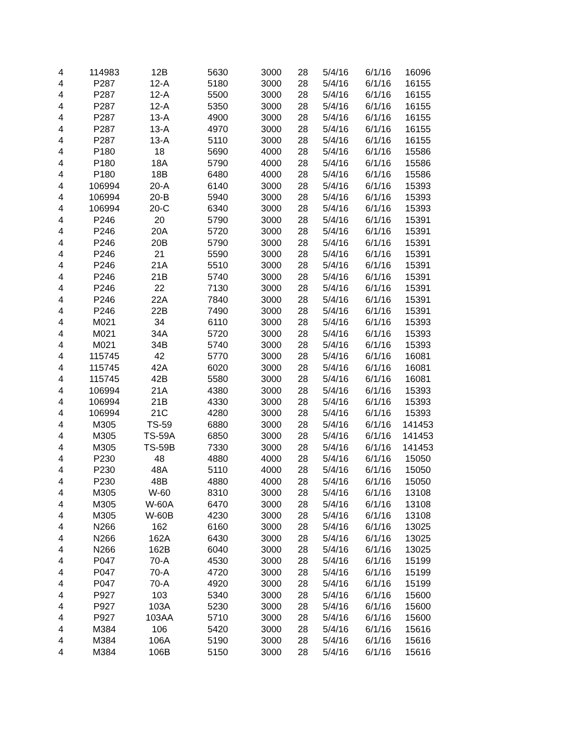| 4 | 114983 | 12B | 5630 | 3000 | 28 | 5/4/16 | 6/1/16 | 16096 |
| 4 | P287 | 12-A | 5180 | 3000 | 28 | 5/4/16 | 6/1/16 | 16155 |
| 4 | P287 | 12-A | 5500 | 3000 | 28 | 5/4/16 | 6/1/16 | 16155 |
| 4 | P287 | 12-A | 5350 | 3000 | 28 | 5/4/16 | 6/1/16 | 16155 |
| 4 | P287 | 13-A | 4900 | 3000 | 28 | 5/4/16 | 6/1/16 | 16155 |
| 4 | P287 | 13-A | 4970 | 3000 | 28 | 5/4/16 | 6/1/16 | 16155 |
| 4 | P287 | 13-A | 5110 | 3000 | 28 | 5/4/16 | 6/1/16 | 16155 |
| 4 | P180 | 18 | 5690 | 4000 | 28 | 5/4/16 | 6/1/16 | 15586 |
| 4 | P180 | 18A | 5790 | 4000 | 28 | 5/4/16 | 6/1/16 | 15586 |
| 4 | P180 | 18B | 6480 | 4000 | 28 | 5/4/16 | 6/1/16 | 15586 |
| 4 | 106994 | 20-A | 6140 | 3000 | 28 | 5/4/16 | 6/1/16 | 15393 |
| 4 | 106994 | 20-B | 5940 | 3000 | 28 | 5/4/16 | 6/1/16 | 15393 |
| 4 | 106994 | 20-C | 6340 | 3000 | 28 | 5/4/16 | 6/1/16 | 15393 |
| 4 | P246 | 20 | 5790 | 3000 | 28 | 5/4/16 | 6/1/16 | 15391 |
| 4 | P246 | 20A | 5720 | 3000 | 28 | 5/4/16 | 6/1/16 | 15391 |
| 4 | P246 | 20B | 5790 | 3000 | 28 | 5/4/16 | 6/1/16 | 15391 |
| 4 | P246 | 21 | 5590 | 3000 | 28 | 5/4/16 | 6/1/16 | 15391 |
| 4 | P246 | 21A | 5510 | 3000 | 28 | 5/4/16 | 6/1/16 | 15391 |
| 4 | P246 | 21B | 5740 | 3000 | 28 | 5/4/16 | 6/1/16 | 15391 |
| 4 | P246 | 22 | 7130 | 3000 | 28 | 5/4/16 | 6/1/16 | 15391 |
| 4 | P246 | 22A | 7840 | 3000 | 28 | 5/4/16 | 6/1/16 | 15391 |
| 4 | P246 | 22B | 7490 | 3000 | 28 | 5/4/16 | 6/1/16 | 15391 |
| 4 | M021 | 34 | 6110 | 3000 | 28 | 5/4/16 | 6/1/16 | 15393 |
| 4 | M021 | 34A | 5720 | 3000 | 28 | 5/4/16 | 6/1/16 | 15393 |
| 4 | M021 | 34B | 5740 | 3000 | 28 | 5/4/16 | 6/1/16 | 15393 |
| 4 | 115745 | 42 | 5770 | 3000 | 28 | 5/4/16 | 6/1/16 | 16081 |
| 4 | 115745 | 42A | 6020 | 3000 | 28 | 5/4/16 | 6/1/16 | 16081 |
| 4 | 115745 | 42B | 5580 | 3000 | 28 | 5/4/16 | 6/1/16 | 16081 |
| 4 | 106994 | 21A | 4380 | 3000 | 28 | 5/4/16 | 6/1/16 | 15393 |
| 4 | 106994 | 21B | 4330 | 3000 | 28 | 5/4/16 | 6/1/16 | 15393 |
| 4 | 106994 | 21C | 4280 | 3000 | 28 | 5/4/16 | 6/1/16 | 15393 |
| 4 | M305 | TS-59 | 6880 | 3000 | 28 | 5/4/16 | 6/1/16 | 141453 |
| 4 | M305 | TS-59A | 6850 | 3000 | 28 | 5/4/16 | 6/1/16 | 141453 |
| 4 | M305 | TS-59B | 7330 | 3000 | 28 | 5/4/16 | 6/1/16 | 141453 |
| 4 | P230 | 48 | 4880 | 4000 | 28 | 5/4/16 | 6/1/16 | 15050 |
| 4 | P230 | 48A | 5110 | 4000 | 28 | 5/4/16 | 6/1/16 | 15050 |
| 4 | P230 | 48B | 4880 | 4000 | 28 | 5/4/16 | 6/1/16 | 15050 |
| 4 | M305 | W-60 | 8310 | 3000 | 28 | 5/4/16 | 6/1/16 | 13108 |
| 4 | M305 | W-60A | 6470 | 3000 | 28 | 5/4/16 | 6/1/16 | 13108 |
| 4 | M305 | W-60B | 4230 | 3000 | 28 | 5/4/16 | 6/1/16 | 13108 |
| 4 | N266 | 162 | 6160 | 3000 | 28 | 5/4/16 | 6/1/16 | 13025 |
| 4 | N266 | 162A | 6430 | 3000 | 28 | 5/4/16 | 6/1/16 | 13025 |
| 4 | N266 | 162B | 6040 | 3000 | 28 | 5/4/16 | 6/1/16 | 13025 |
| 4 | P047 | 70-A | 4530 | 3000 | 28 | 5/4/16 | 6/1/16 | 15199 |
| 4 | P047 | 70-A | 4720 | 3000 | 28 | 5/4/16 | 6/1/16 | 15199 |
| 4 | P047 | 70-A | 4920 | 3000 | 28 | 5/4/16 | 6/1/16 | 15199 |
| 4 | P927 | 103 | 5340 | 3000 | 28 | 5/4/16 | 6/1/16 | 15600 |
| 4 | P927 | 103A | 5230 | 3000 | 28 | 5/4/16 | 6/1/16 | 15600 |
| 4 | P927 | 103AA | 5710 | 3000 | 28 | 5/4/16 | 6/1/16 | 15600 |
| 4 | M384 | 106 | 5420 | 3000 | 28 | 5/4/16 | 6/1/16 | 15616 |
| 4 | M384 | 106A | 5190 | 3000 | 28 | 5/4/16 | 6/1/16 | 15616 |
| 4 | M384 | 106B | 5150 | 3000 | 28 | 5/4/16 | 6/1/16 | 15616 |